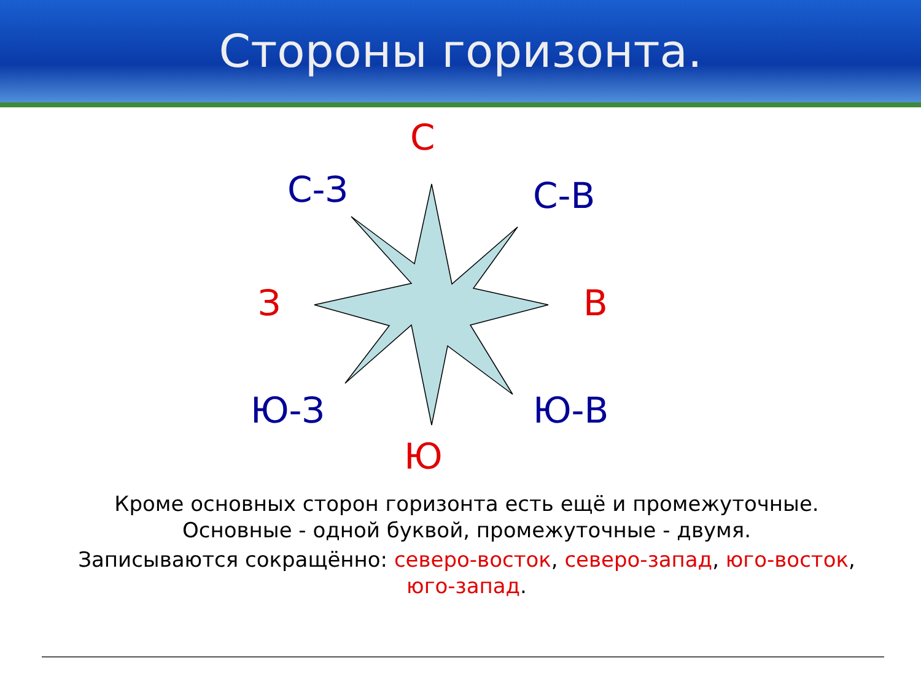Стороны горизонта.
С
С-З С-В
З В
Ю-З Ю-В
Ю
Кроме основных сторон горизонта есть ещё и промежуточные. Основные - одной буквой, промежуточные - двумя.
Записываются сокращённо: северо-восток, северо-запад, юго-восток, юго-запад.